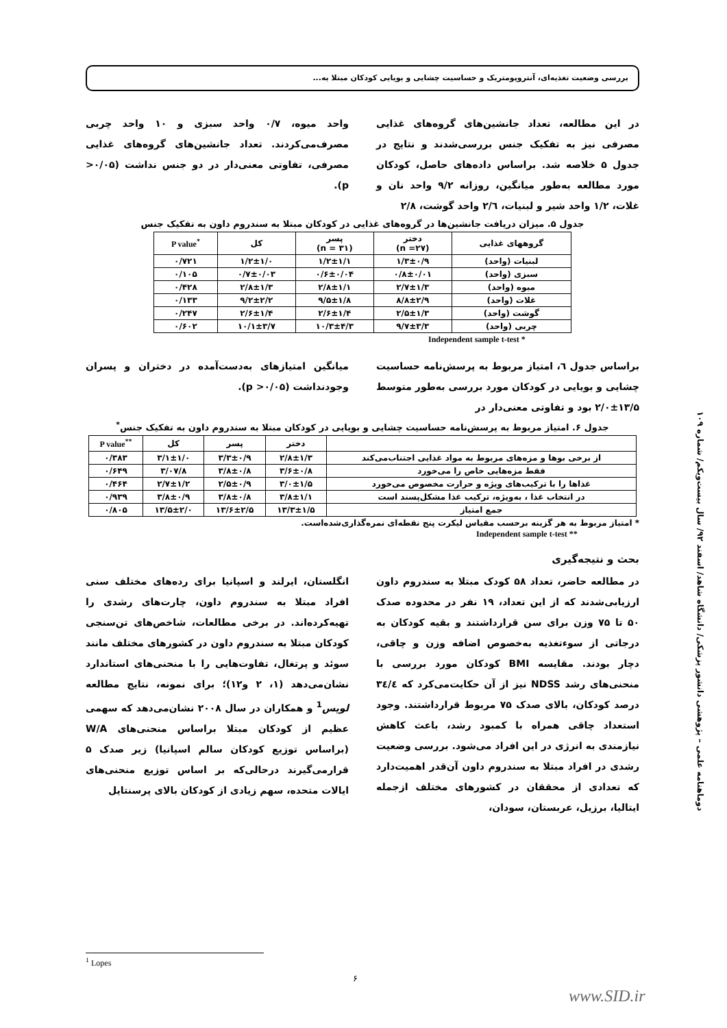بررسی وضعیت تغذیه‌ای، آنتروپومتریک و حساسیت چشایی و بویایی کودکان مبتلا به...
در این مطالعه، تعداد جانشین‌های گروه‌های غذایی مصرفی نیز به تفکیک جنس بررسی‌شدند و نتایج در جدول ۵ خلاصه شد. براساس داده‌های حاصل، کودکان مورد مطالعه به‌طور میانگین، روزانه ۹/۲ واحد نان و غلات، ۱/۲ واحد شیر و لبنیات، ۲/٦ واحد گوشت، ۲/۸
واحد میوه، ۰/۷ واحد سبزی و ۱۰ واحد چربی مصرف‌می‌کردند. تعداد جانشین‌های گروه‌های غذایی مصرفی، تفاوتی معنی‌دار در دو جنس نداشت (۰/۰۵< p).
جدول ۵. میزان دریافت جانشین‌ها در گروه‌های غذایی در کودکان مبتلا به سندروم داون به تفکیک جنس
| گروههای غذایی | دختر (n =۲۷) | پسر (n = ۳۱) | کل | P value<sup>*</sup> |
| --- | --- | --- | --- | --- |
| لبنیات (واحد) | ۱/۳±۰/۹ | ۱/۲±۱/۱ | ۱/۲±۱/۰ | ۰/۷۲۱ |
| سبزی (واحد) | ۰/۸±۰/۰۱ | ۰/۶±۰/۰۴ | ۰/۷±۰/۰۳ | ۰/۱۰۵ |
| میوه (واحد) | ۲/۷±۱/۳ | ۲/۸±۱/۱ | ۲/۸±۱/۳ | ۰/۴۲۸ |
| غلات (واحد) | ۸/۸±۲/۹ | ۹/۵±۱/۸ | ۹/۲±۲/۲ | ۰/۱۳۳ |
| گوشت (واحد) | ۲/۵±۱/۳ | ۲/۶±۱/۴ | ۲/۶±۱/۴ | ۰/۲۴۷ |
| چربی (واحد) | ۹/۷±۳/۳ | ۱۰/۳±۴/۳ | ۱۰/۱±۳/۷ | ۰/۶۰۲ |
Independent sample t-test *
براساس جدول ٦، امتیاز مربوط به پرسش‌نامه حساسیت چشایی و بویایی در کودکان مورد بررسی به‌طور متوسط ۱۳/۵±۲/۰ بود و تفاوتی معنی‌دار در
میانگین امتیازهای به‌دست‌آمده در دختران و پسران وجودنداشت (۰/۰۵< p).
جدول ۶. امتیاز مربوط به پرسش‌نامه حساسیت چشایی و بویایی در کودکان مبتلا به سندروم داون به تفکیک جنس<sup>*</sup>
| | دختر | پسر | کل | P value<sup>**</sup> |
| --- | --- | --- | --- | --- |
| از برخی بوها و مزه‌های مربوط به مواد غذایی اجتناب‌می‌کند | ۲/۸±۱/۳ | ۳/۳±۰/۹ | ۳/۱±۱/۰ | ۰/۳۸۳ |
| فقط مزه‌هایی خاص را می‌خورد | ۳/۶±۰/۸ | ۳/۸±۰/۸ | ۳/۰۷/۸ | ۰/۶۴۹ |
| غذاها را با ترکیب‌های ویژه و حرارت مخصوص می‌خورد | ۳/۰±۱/۵ | ۲/۵±۰/۹ | ۲/۷±۱/۲ | ۰/۴۶۴ |
| در انتخاب غذا ، به‌ویژه، ترکیب غذا مشکل‌پسند است | ۳/۸±۱/۱ | ۳/۸±۰/۸ | ۳/۸±۰/۹ | ۰/۹۳۹ |
| جمع امتیاز | ۱۳/۳±۱/۵ | ۱۳/۶±۲/۵ | ۱۳/۵±۲/۰ | ۰/۸۰۵ |
* امتیاز مربوط به هر گزینه برحسب مقیاس لیکرت پنج نقطه‌ای نمره‌گذاری‌شده‌است.
Independent sample t-test **
بحث و نتیجه‌گیری
در مطالعه حاضر، تعداد ۵۸ کودک مبتلا به سندروم داون ارزیابی‌شدند که از این تعداد، ۱۹ نفر در محدوده صدک ۵۰ تا ۷۵ وزن برای سن قرارداشتند و بقیه کودکان به درجاتی از سوءتغذیه به‌خصوص اضافه وزن و چاقی، دچار بودند. مقایسه BMI کودکان مورد بررسی با منحنی‌های رشد NDSS نیز از آن حکایت‌می‌کرد که ٣٤/٤ درصد کودکان، بالای صدک ۷۵ مربوط قرارداشتند. وجود استعداد چاقی همراه با کمبود رشد، باعث کاهش نیازمندی به انرژی در این افراد می‌شود. بررسی وضعیت رشدی در افراد مبتلا به سندروم داون آن‌قدر اهمیت‌دارد که تعدادی از محققان در کشورهای مختلف ازجمله ایتالیا، برزیل، عربستان، سودان،
انگلستان، ایرلند و اسپانیا برای رده‌های مختلف سنی افراد مبتلا به سندروم داون، چارت‌های رشدی را تهیه‌کرده‌اند. در برخی مطالعات، شاخص‌های تن‌سنجی کودکان مبتلا به سندروم داون در کشورهای مختلف مانند سوئد و پرتغال، تفاوت‌هایی را با منحنی‌های استاندارد نشان‌می‌دهد (۱، ۲ و۱۲)؛ برای نمونه، نتایج مطالعه لوپس<sup>1</sup> و همکاران در سال ۲۰۰۸ نشان‌می‌دهد که سهمی عظیم از کودکان مبتلا براساس منحنی‌های W/A (براساس توزیع کودکان سالم اسپانیا) زیر صدک ۵ قرارمی‌گیرند درحالی‌که بر اساس توزیع منحنی‌های ایالات متحده، سهم زیادی از کودکان بالای پرسنتایل
دوماهنامه علمی – پژوهشی دانشور پزشکی/ دانشگاه شاهد/ اسفند ۹۲/ سال بیست‌ویکم/ شماره ۱۰۹
<sup>1</sup> Lopes
۶
www.SID.ir